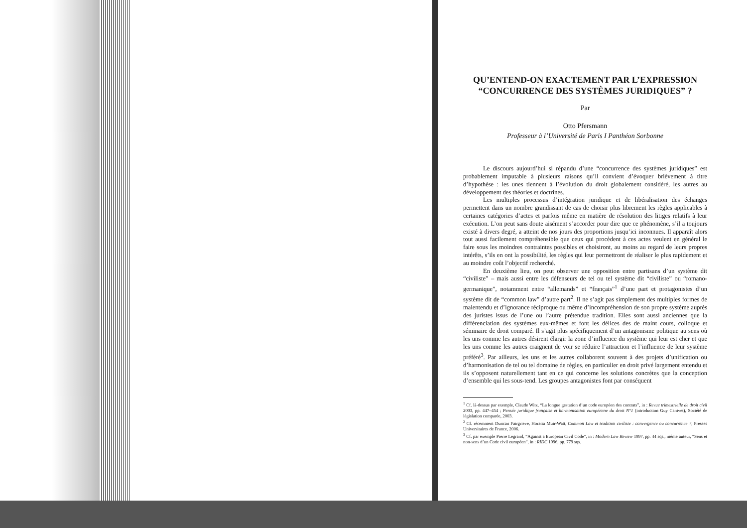QU’ENTEND-ON EXACTEMENT PAR L’EXPRESSION “CONCURRENCE DES SYSTÈMES JURIDIQUES” ?
Par
Otto Pfersmann
Professeur à l’Université de Paris I Panthéon Sorbonne
Le discours aujourd’hui si répandu d’une “concurrence des systèmes juridiques” est probablement imputable à plusieurs raisons qu’il convient d’évoquer brièvement à titre d’hypothèse : les unes tiennent à l’évolution du droit globalement considéré, les autres au développement des théories et doctrines.
Les multiples processus d’intégration juridique et de libéralisation des échanges permettent dans un nombre grandissant de cas de choisir plus librement les règles applicables à certaines catégories d’actes et parfois même en matière de résolution des litiges relatifs à leur exécution. L’on peut sans doute aisément s’accorder pour dire que ce phénomène, s’il a toujours existé à divers degré, a atteint de nos jours des proportions jusqu’ici inconnues. Il apparaît alors tout aussi facilement compréhensible que ceux qui procèdent à ces actes veulent en général le faire sous les moindres contraintes possibles et choisiront, au moins au regard de leurs propres intérêts, s’ils en ont la possibilité, les règles qui leur permettront de réaliser le plus rapidement et au moindre coût l’objectif recherché.
En deuxième lieu, on peut observer une opposition entre partisans d’un système dit “civiliste” – mais aussi entre les défenseurs de tel ou tel système dit “civiliste” ou “romano-germanique”, notamment entre “allemands” et “français”<sup>1</sup> d’une part et protagonistes d’un système dit de “common law” d’autre part<sup>2</sup>. Il ne s’agit pas simplement des multiples formes de malentendu et d’ignorance réciproque ou même d’incompréhension de son propre système auprès des juristes issus de l’une ou l’autre prétendue tradition. Elles sont aussi anciennes que la différenciation des systèmes eux-mêmes et font les délices des de maint cours, colloque et séminaire de droit comparé. Il s’agit plus spécifiquement d’un antagonisme politique au sens où les uns comme les autres désirent élargir la zone d’influence du système qui leur est cher et que les uns comme les autres craignent de voir se réduire l’attraction et l’influence de leur système préféré<sup>3</sup>. Par ailleurs, les uns et les autres collaborent souvent à des projets d’unification ou d’harmonisation de tel ou tel domaine de règles, en particulier en droit privé largement entendu et ils s’opposent naturellement tant en ce qui concerne les solutions concrètes que la conception d’ensemble qui les sous-tend. Les groupes antagonistes font par conséquent
<sup>1</sup> Cf. là-dessus par exemple, Claude Witz, “La longue gestation d’un code européen des contrats”, in : Revue trimestrielle de droit civil 2003, pp. 447–454 ; Pensée juridique française et harmonisation européenne du droit N°1 (introduction Guy Canivet), Société de législation comparée, 2003.
<sup>2</sup> Cf. récemment Duncan Fairgrieve, Horatia Muir-Watt, Common Law et tradition civiliste : convergence ou concurrence ?, Presses Universitaires de France, 2006.
<sup>3</sup> Cf. par exemple Pierre Legrand, “Against a European Civil Code”, in : Modern Law Review 1997, pp. 44 sqs., même auteur, “Sens et non-sens d’un Code civil européen”, in : RIDC 1996, pp. 779 sqs.